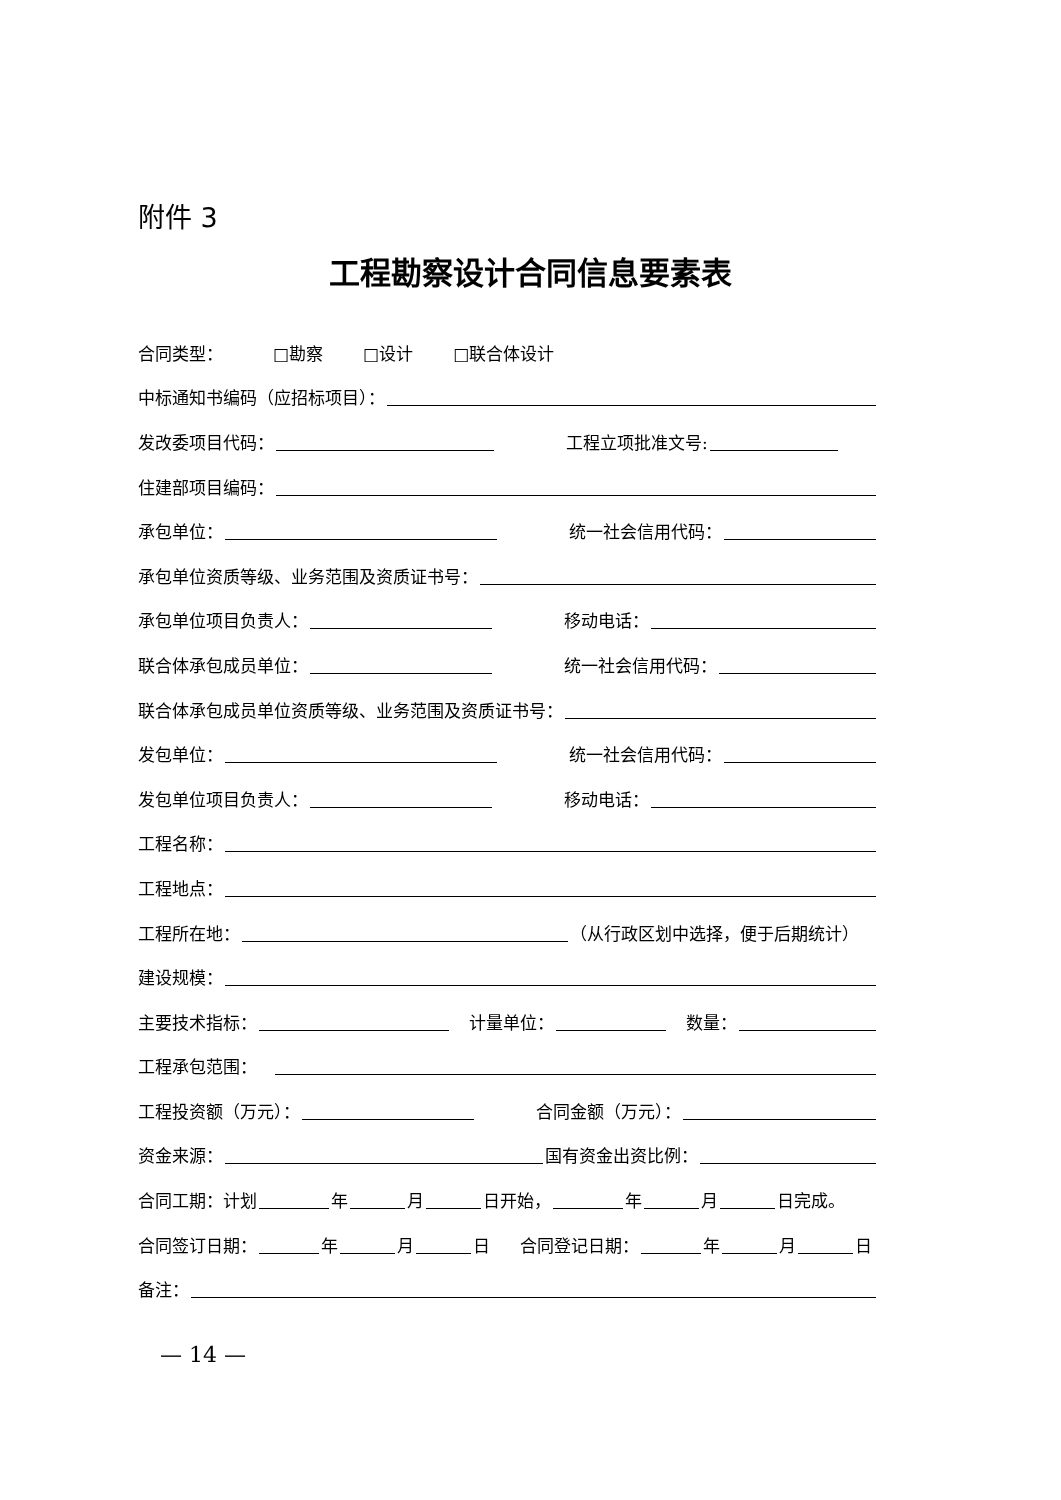附件 3
工程勘察设计合同信息要素表
合同类型： □勘察 □设计 □联合体设计
中标通知书编码（应招标项目）：
发改委项目代码： 工程立项批准文号:
住建部项目编码：
承包单位： 统一社会信用代码：
承包单位资质等级、业务范围及资质证书号：
承包单位项目负责人： 移动电话：
联合体承包成员单位： 统一社会信用代码：
联合体承包成员单位资质等级、业务范围及资质证书号：
发包单位： 统一社会信用代码：
发包单位项目负责人： 移动电话：
工程名称：
工程地点：
工程所在地： （从行政区划中选择，便于后期统计）
建设规模：
主要技术指标： 计量单位： 数量：
工程承包范围：
工程投资额（万元）： 合同金额（万元）：
资金来源： 国有资金出资比例：
合同工期：计划 年 月 日开始， 年 月 日完成。
合同签订日期： 年 月 日 合同登记日期： 年 月 日
备注：
— 14 —